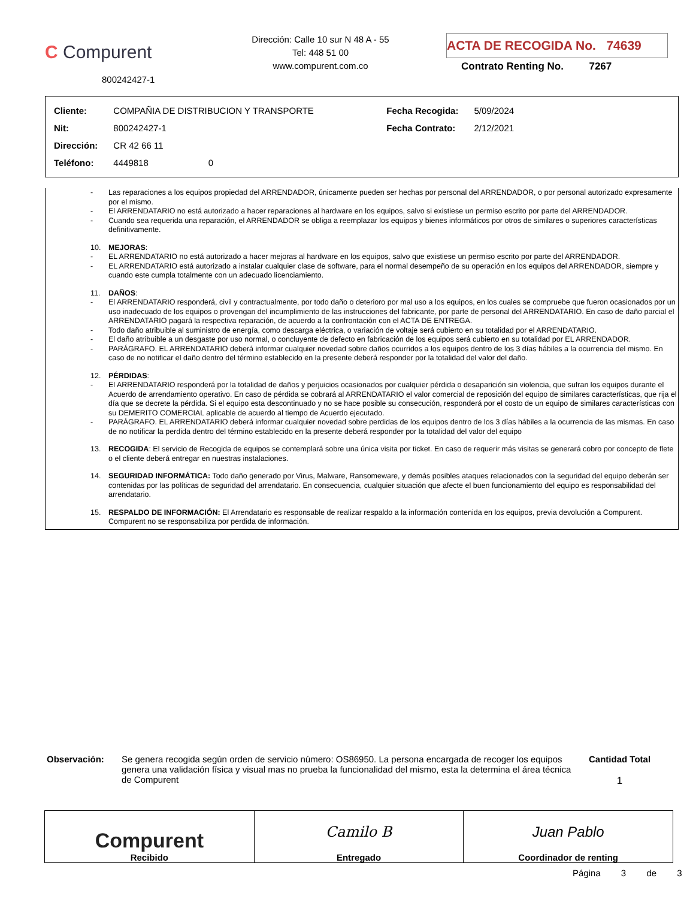C Compurent
800242427-1
Dirección: Calle 10 sur N 48 A - 55
Tel: 448 51 00
www.compurent.com.co
ACTA DE RECOGIDA No. 74639
Contrato Renting No. 7267
| Cliente: | COMPAÑIA DE DISTRIBUCION Y TRANSPORTE | Fecha Recogida: | 5/09/2024 |
| Nit: | 800242427-1 | Fecha Contrato: | 2/12/2021 |
| Dirección: | CR 42 66 11 | | |
| Teléfono: | 4449818 0 | | |
- Las reparaciones a los equipos propiedad del ARRENDADOR, únicamente pueden ser hechas por personal del ARRENDADOR, o por personal autorizado expresamente por el mismo.
- El ARRENDATARIO no está autorizado a hacer reparaciones al hardware en los equipos, salvo si existiese un permiso escrito por parte del ARRENDADOR.
- Cuando sea requerida una reparación, el ARRENDADOR se obliga a reemplazar los equipos y bienes informáticos por otros de similares o superiores características definitivamente.
10. MEJORAS:
- EL ARRENDATARIO no está autorizado a hacer mejoras al hardware en los equipos, salvo que existiese un permiso escrito por parte del ARRENDADOR.
- EL ARRENDATARIO está autorizado a instalar cualquier clase de software, para el normal desempeño de su operación en los equipos del ARRENDADOR, siempre y cuando este cumpla totalmente con un adecuado licenciamiento.
11. DAÑOS:
- El ARRENDATARIO responderá, civil y contractualmente, por todo daño o deterioro por mal uso a los equipos, en los cuales se compruebe que fueron ocasionados por un uso inadecuado de los equipos o provengan del incumplimiento de las instrucciones del fabricante, por parte de personal del ARRENDATARIO. En caso de daño parcial el ARRENDATARIO pagará la respectiva reparación, de acuerdo a la confrontación con el ACTA DE ENTREGA.
- Todo daño atribuible al suministro de energía, como descarga eléctrica, o variación de voltaje será cubierto en su totalidad por el ARRENDATARIO.
- El daño atribuible a un desgaste por uso normal, o concluyente de defecto en fabricación de los equipos será cubierto en su totalidad por EL ARRENDADOR.
- PARÁGRAFO. EL ARRENDATARIO deberá informar cualquier novedad sobre daños ocurridos a los equipos dentro de los 3 días hábiles a la ocurrencia del mismo. En caso de no notificar el daño dentro del término establecido en la presente deberá responder por la totalidad del valor del daño.
12. PÉRDIDAS:
- El ARRENDATARIO responderá por la totalidad de daños y perjuicios ocasionados por cualquier pérdida o desaparición sin violencia, que sufran los equipos durante el Acuerdo de arrendamiento operativo. En caso de pérdida se cobrará al ARRENDATARIO el valor comercial de reposición del equipo de similares características, que rija el día que se decrete la pérdida. Si el equipo esta descontinuado y no se hace posible su consecución, responderá por el costo de un equipo de similares características con su DEMERITO COMERCIAL aplicable de acuerdo al tiempo de Acuerdo ejecutado.
- PARÁGRAFO. EL ARRENDATARIO deberá informar cualquier novedad sobre perdidas de los equipos dentro de los 3 días hábiles a la ocurrencia de las mismas. En caso de no notificar la perdida dentro del término establecido en la presente deberá responder por la totalidad del valor del equipo
13. RECOGIDA: El servicio de Recogida de equipos se contemplará sobre una única visita por ticket. En caso de requerir más visitas se generará cobro por concepto de flete o el cliente deberá entregar en nuestras instalaciones.
14. SEGURIDAD INFORMÁTICA: Todo daño generado por Virus, Malware, Ransomeware, y demás posibles ataques relacionados con la seguridad del equipo deberán ser contenidas por las políticas de seguridad del arrendatario. En consecuencia, cualquier situación que afecte el buen funcionamiento del equipo es responsabilidad del arrendatario.
15. RESPALDO DE INFORMACIÓN: El Arrendatario es responsable de realizar respaldo a la información contenida en los equipos, previa devolución a Compurent. Compurent no se responsabiliza por perdida de información.
Observación: Se genera recogida según orden de servicio número: OS86950. La persona encargada de recoger los equipos genera una validación física y visual mas no prueba la funcionalidad del mismo, esta la determina el área técnica de Compurent
Cantidad Total
1
Compurent
Recibido
Camilo B
Entregado
Juan Pablo
Coordinador de renting
Página 3 de 3